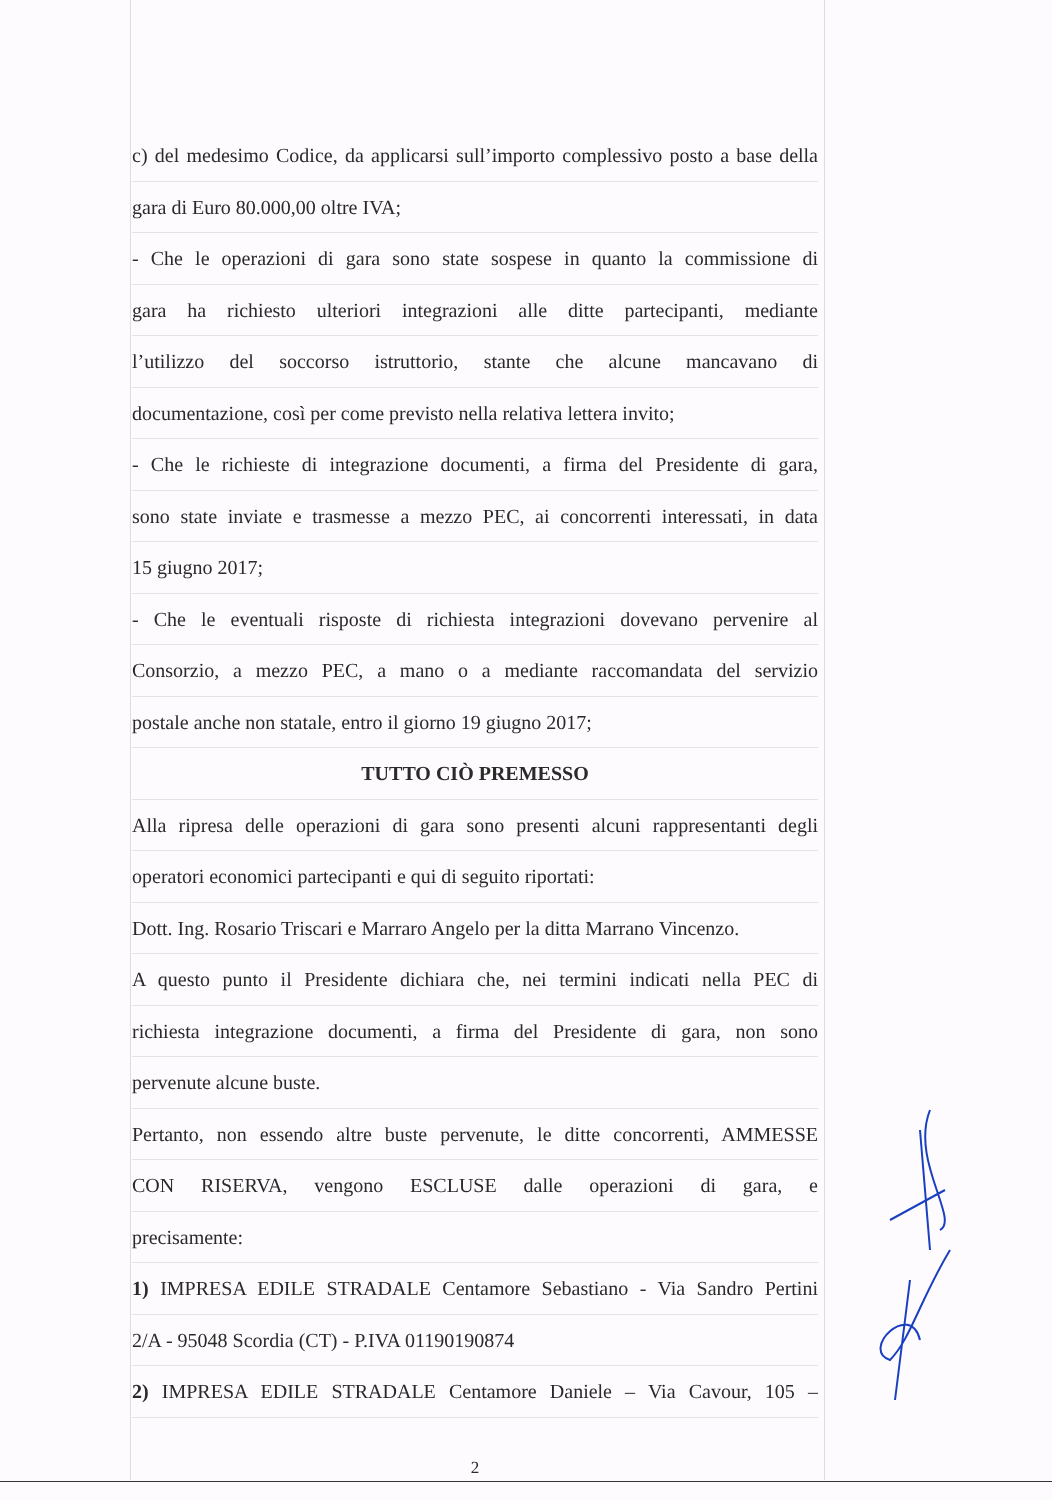c) del medesimo Codice, da applicarsi sull’importo complessivo posto a base della
gara di Euro 80.000,00 oltre IVA;
- Che le operazioni di gara sono state sospese in quanto la commissione di
gara ha richiesto ulteriori integrazioni alle ditte partecipanti, mediante
l’utilizzo del soccorso istruttorio, stante che alcune mancavano di
documentazione, così per come previsto nella relativa lettera invito;
- Che le richieste di integrazione documenti, a firma del Presidente di gara,
sono state inviate e trasmesse a mezzo PEC, ai concorrenti interessati, in data
15 giugno 2017;
- Che le eventuali risposte di richiesta integrazioni dovevano pervenire al
Consorzio, a mezzo PEC, a mano o a mediante raccomandata del servizio
postale anche non statale, entro il giorno 19 giugno 2017;
TUTTO CIÒ PREMESSO
Alla ripresa delle operazioni di gara sono presenti alcuni rappresentanti degli
operatori economici partecipanti e qui di seguito riportati:
Dott. Ing. Rosario Triscari e Marraro Angelo per la ditta Marrano Vincenzo.
A questo punto il Presidente dichiara che, nei termini indicati nella PEC di
richiesta integrazione documenti, a firma del Presidente di gara, non sono
pervenute alcune buste.
Pertanto, non essendo altre buste pervenute, le ditte concorrenti, AMMESSE
CON RISERVA, vengono ESCLUSE dalle operazioni di gara, e
precisamente:
1) IMPRESA EDILE STRADALE Centamore Sebastiano - Via Sandro Pertini
2/A - 95048 Scordia (CT) - P.IVA 01190190874
2) IMPRESA EDILE STRADALE Centamore Daniele – Via Cavour, 105 –
2